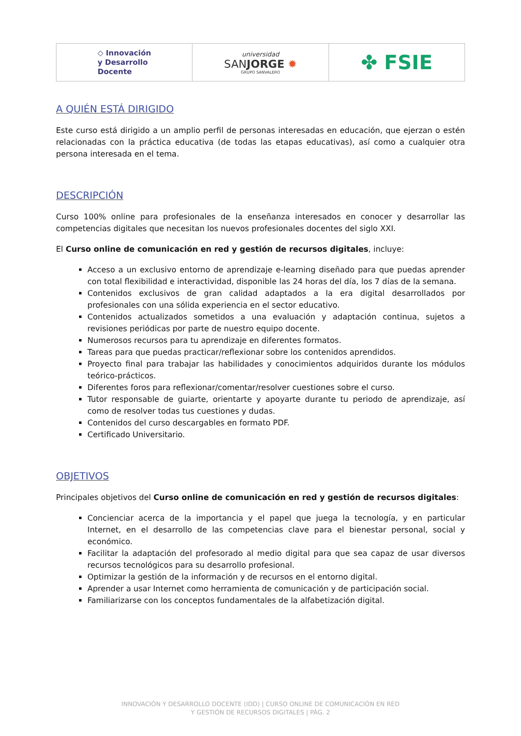◇ Innovación
y Desarrollo
Docente
universidad
SANJORGE ✹
GRUPO SANVALERO
✤ FSIE
A QUIÉN ESTÁ DIRIGIDO
Este curso está dirigido a un amplio perfil de personas interesadas en educación, que ejerzan o estén relacionadas con la práctica educativa (de todas las etapas educativas), así como a cualquier otra persona interesada en el tema.
DESCRIPCIÓN
Curso 100% online para profesionales de la enseñanza interesados en conocer y desarrollar las competencias digitales que necesitan los nuevos profesionales docentes del siglo XXI.
El Curso online de comunicación en red y gestión de recursos digitales, incluye:
Acceso a un exclusivo entorno de aprendizaje e-learning diseñado para que puedas aprender con total flexibilidad e interactividad, disponible las 24 horas del día, los 7 días de la semana.
Contenidos exclusivos de gran calidad adaptados a la era digital desarrollados por profesionales con una sólida experiencia en el sector educativo.
Contenidos actualizados sometidos a una evaluación y adaptación continua, sujetos a revisiones periódicas por parte de nuestro equipo docente.
Numerosos recursos para tu aprendizaje en diferentes formatos.
Tareas para que puedas practicar/reflexionar sobre los contenidos aprendidos.
Proyecto final para trabajar las habilidades y conocimientos adquiridos durante los módulos teórico-prácticos.
Diferentes foros para reflexionar/comentar/resolver cuestiones sobre el curso.
Tutor responsable de guiarte, orientarte y apoyarte durante tu periodo de aprendizaje, así como de resolver todas tus cuestiones y dudas.
Contenidos del curso descargables en formato PDF.
Certificado Universitario.
OBJETIVOS
Principales objetivos del Curso online de comunicación en red y gestión de recursos digitales:
Concienciar acerca de la importancia y el papel que juega la tecnología, y en particular Internet, en el desarrollo de las competencias clave para el bienestar personal, social y económico.
Facilitar la adaptación del profesorado al medio digital para que sea capaz de usar diversos recursos tecnológicos para su desarrollo profesional.
Optimizar la gestión de la información y de recursos en el entorno digital.
Aprender a usar Internet como herramienta de comunicación y de participación social.
Familiarizarse con los conceptos fundamentales de la alfabetización digital.
INNOVACIÓN Y DESARROLLO DOCENTE (IDD) | CURSO ONLINE DE COMUNICACIÓN EN RED
Y GESTIÓN DE RECURSOS DIGITALES | PÁG. 2